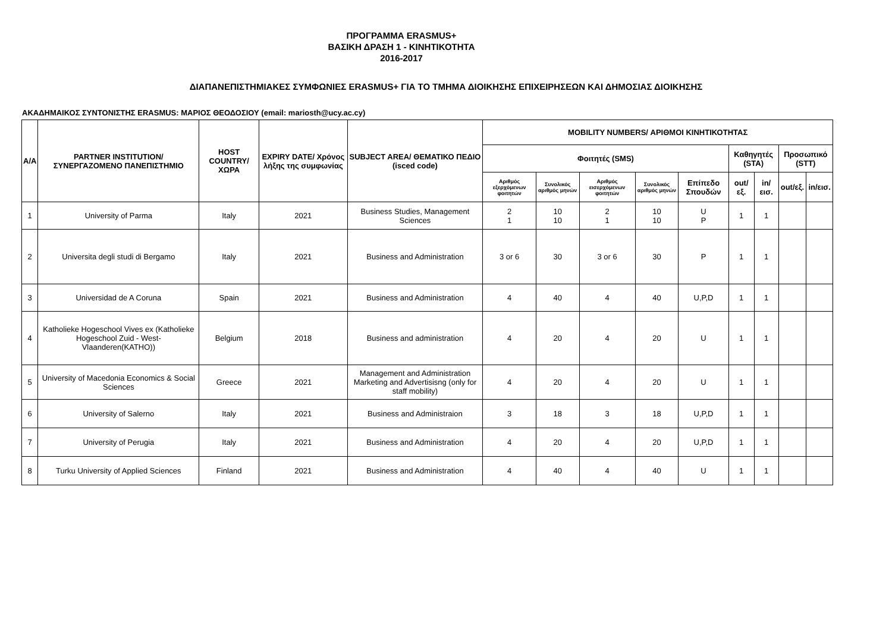ΠΡΟΓΡΑΜΜΑ ERASMUS+
ΒΑΣΙΚΗ ΔΡΑΣΗ 1 - ΚΙΝΗΤΙΚΟΤΗΤΑ
2016-2017
ΔΙΑΠΑΝΕΠΙΣΤΗΜΙΑΚΕΣ ΣΥΜΦΩΝΙΕΣ ERASMUS+ ΓΙΑ ΤΟ ΤΜΗΜΑ ΔΙΟΙΚΗΣΗΣ ΕΠΙΧΕΙΡΗΣΕΩΝ ΚΑΙ ΔΗΜΟΣΙΑΣ ΔΙΟΙΚΗΣΗΣ
ΑΚΑΔΗΜΑΙΚΟΣ ΣΥΝΤΟΝΙΣΤΗΣ ERASMUS: ΜΑΡΙΟΣ ΘΕΟΔΟΣΙΟΥ (email: mariosth@ucy.ac.cy)
| A/A | PARTNER INSTITUTION/ ΣΥΝΕΡΓΑΖΟΜΕΝΟ ΠΑΝΕΠΙΣΤΗΜΙΟ | HOST COUNTRY/ ΧΩΡΑ | EXPIRY DATE/ Χρόνος λήξης της συμφωνίας | SUBJECT AREA/ ΘΕΜΑΤΙΚΟ ΠΕΔΙΟ (isced code) | MOBILITY NUMBERS/ ΑΡΙΘΜΟΙ ΚΙΝΗΤΙΚΟΤΗΤΑΣ | | | | | | | | |
| --- | --- | --- | --- | --- | --- | --- | --- | --- | --- | --- | --- | --- | --- |
| | | | | | Φοιτητές (SMS) | | | | | Καθηγητές (STA) | | Προσωπικό (STT) | |
| | | | | | Αριθμός εξερχόμενων φοιτητών | Συνολικός αριθμός μηνών | Αριθμός εισερχόμενων φοιτητών | Συνολικός αριθμός μηνών | Επίπεδο Σπουδών | out/εξ. | in/εισ. | out/εξ. | in/εισ. |
| 1 | University of Parma | Italy | 2021 | Business Studies, Management Sciences | 2 1 | 10 10 | 2 1 | 10 10 | U P | 1 | 1 | | |
| 2 | Universita degli studi di Bergamo | Italy | 2021 | Business and Administration | 3 or 6 | 30 | 3 or 6 | 30 | P | 1 | 1 | | |
| 3 | Universidad de A Coruna | Spain | 2021 | Business and Administration | 4 | 40 | 4 | 40 | U,P,D | 1 | 1 | | |
| 4 | Katholieke Hogeschool Vives ex (Katholieke Hogeschool Zuid - West-Vlaanderen(KATHO)) | Belgium | 2018 | Business and administration | 4 | 20 | 4 | 20 | U | 1 | 1 | | |
| 5 | University of Macedonia Economics & Social Sciences | Greece | 2021 | Management and Administration Marketing and Advertisisng (only for staff mobility) | 4 | 20 | 4 | 20 | U | 1 | 1 | | |
| 6 | University of Salerno | Italy | 2021 | Business and Administraion | 3 | 18 | 3 | 18 | U,P,D | 1 | 1 | | |
| 7 | University of Perugia | Italy | 2021 | Business and Administration | 4 | 20 | 4 | 20 | U,P,D | 1 | 1 | | |
| 8 | Turku University of Applied Sciences | Finland | 2021 | Business and Administration | 4 | 40 | 4 | 40 | U | 1 | 1 | | |